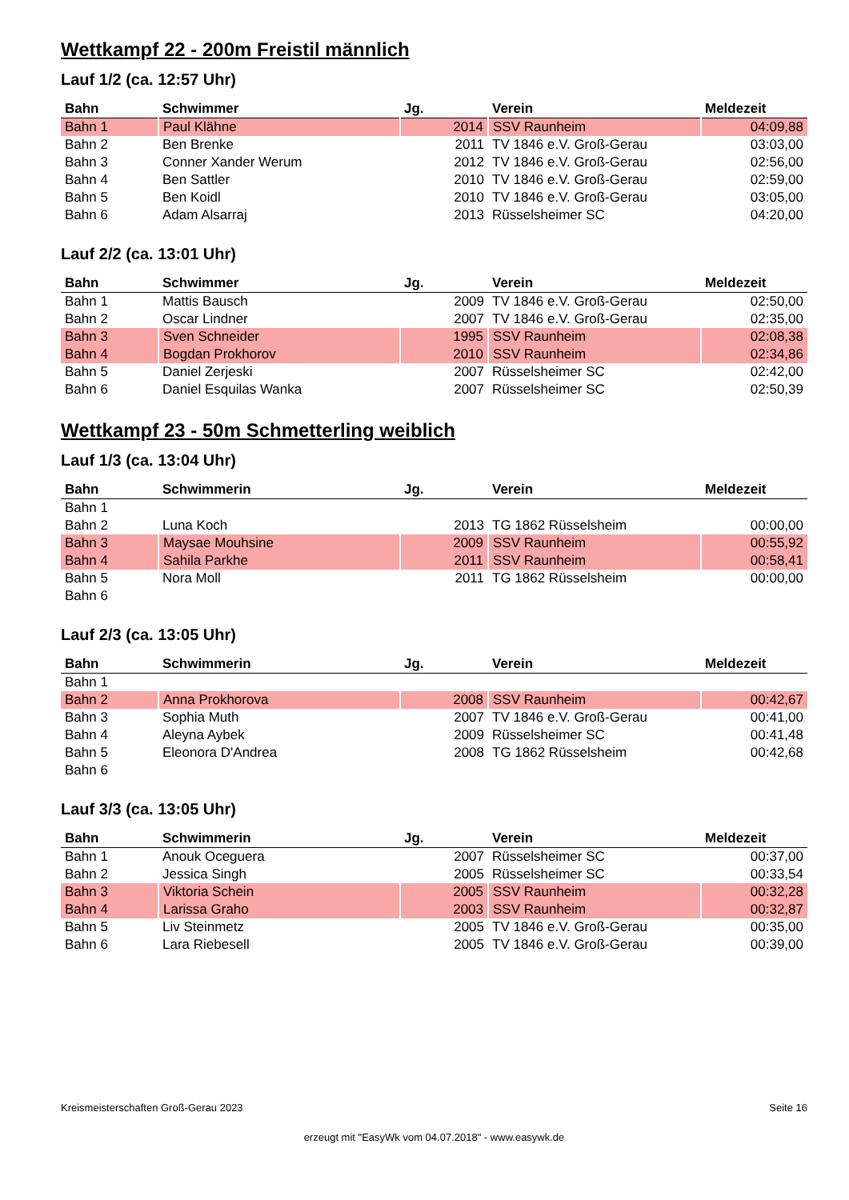Wettkampf 22 - 200m Freistil männlich
Lauf 1/2 (ca. 12:57 Uhr)
| Bahn | Schwimmer | Jg. | Verein | Meldezeit |
| --- | --- | --- | --- | --- |
| Bahn 1 | Paul Klähne | 2014 | SSV Raunheim | 04:09,88 |
| Bahn 2 | Ben Brenke | 2011 | TV 1846 e.V. Groß-Gerau | 03:03,00 |
| Bahn 3 | Conner Xander Werum | 2012 | TV 1846 e.V. Groß-Gerau | 02:56,00 |
| Bahn 4 | Ben Sattler | 2010 | TV 1846 e.V. Groß-Gerau | 02:59,00 |
| Bahn 5 | Ben Koidl | 2010 | TV 1846 e.V. Groß-Gerau | 03:05,00 |
| Bahn 6 | Adam Alsarraj | 2013 | Rüsselsheimer SC | 04:20,00 |
Lauf 2/2 (ca. 13:01 Uhr)
| Bahn | Schwimmer | Jg. | Verein | Meldezeit |
| --- | --- | --- | --- | --- |
| Bahn 1 | Mattis Bausch | 2009 | TV 1846 e.V. Groß-Gerau | 02:50,00 |
| Bahn 2 | Oscar Lindner | 2007 | TV 1846 e.V. Groß-Gerau | 02:35,00 |
| Bahn 3 | Sven Schneider | 1995 | SSV Raunheim | 02:08,38 |
| Bahn 4 | Bogdan Prokhorov | 2010 | SSV Raunheim | 02:34,86 |
| Bahn 5 | Daniel Zerjeski | 2007 | Rüsselsheimer SC | 02:42,00 |
| Bahn 6 | Daniel Esquilas Wanka | 2007 | Rüsselsheimer SC | 02:50,39 |
Wettkampf 23 - 50m Schmetterling weiblich
Lauf 1/3 (ca. 13:04 Uhr)
| Bahn | Schwimmerin | Jg. | Verein | Meldezeit |
| --- | --- | --- | --- | --- |
| Bahn 1 | | | | |
| Bahn 2 | Luna Koch | 2013 | TG 1862 Rüsselsheim | 00:00,00 |
| Bahn 3 | Maysae Mouhsine | 2009 | SSV Raunheim | 00:55,92 |
| Bahn 4 | Sahila Parkhe | 2011 | SSV Raunheim | 00:58,41 |
| Bahn 5 | Nora Moll | 2011 | TG 1862 Rüsselsheim | 00:00,00 |
| Bahn 6 | | | | |
Lauf 2/3 (ca. 13:05 Uhr)
| Bahn | Schwimmerin | Jg. | Verein | Meldezeit |
| --- | --- | --- | --- | --- |
| Bahn 1 | | | | |
| Bahn 2 | Anna Prokhorova | 2008 | SSV Raunheim | 00:42,67 |
| Bahn 3 | Sophia Muth | 2007 | TV 1846 e.V. Groß-Gerau | 00:41,00 |
| Bahn 4 | Aleyna Aybek | 2009 | Rüsselsheimer SC | 00:41,48 |
| Bahn 5 | Eleonora D'Andrea | 2008 | TG 1862 Rüsselsheim | 00:42,68 |
| Bahn 6 | | | | |
Lauf 3/3 (ca. 13:05 Uhr)
| Bahn | Schwimmerin | Jg. | Verein | Meldezeit |
| --- | --- | --- | --- | --- |
| Bahn 1 | Anouk Oceguera | 2007 | Rüsselsheimer SC | 00:37,00 |
| Bahn 2 | Jessica Singh | 2005 | Rüsselsheimer SC | 00:33,54 |
| Bahn 3 | Viktoria Schein | 2005 | SSV Raunheim | 00:32,28 |
| Bahn 4 | Larissa Graho | 2003 | SSV Raunheim | 00:32,87 |
| Bahn 5 | Liv Steinmetz | 2005 | TV 1846 e.V. Groß-Gerau | 00:35,00 |
| Bahn 6 | Lara Riebesell | 2005 | TV 1846 e.V. Groß-Gerau | 00:39,00 |
Kreismeisterschaften Groß-Gerau 2023 Seite 16
erzeugt mit "EasyWk vom 04.07.2018" - www.easywk.de